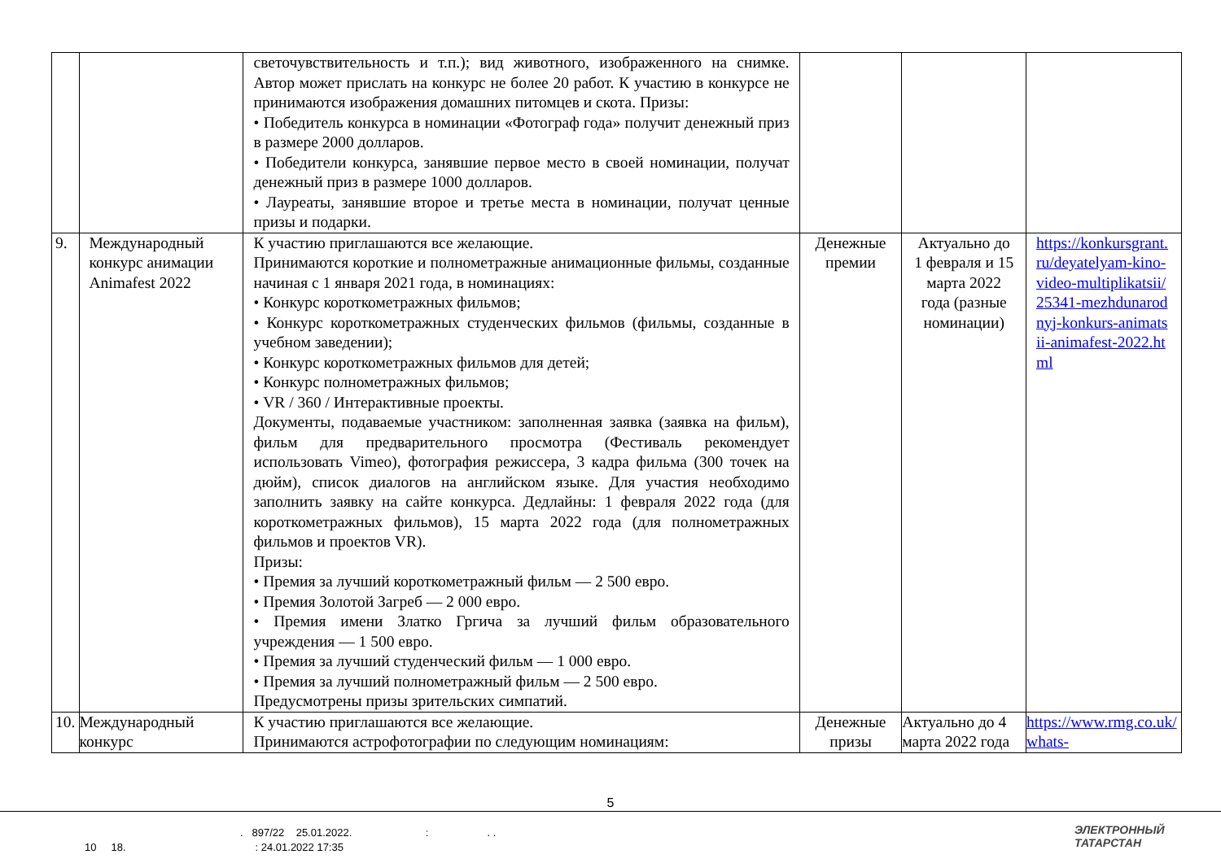| | | светочувствительность и т.п.); вид животного, изображенного на снимке. Автор может прислать на конкурс не более 20 работ. К участию в конкурсе не принимаются изображения домашних питомцев и скота. Призы: • Победитель конкурса в номинации «Фотограф года» получит денежный приз в размере 2000 долларов. • Победители конкурса, занявшие первое место в своей номинации, получат денежный приз в размере 1000 долларов. • Лауреаты, занявшие второе и третье места в номинации, получат ценные призы и подарки. | | | |
| 9. | Международный конкурс анимации Animafest 2022 | К участию приглашаются все желающие. Принимаются короткие и полнометражные анимационные фильмы, созданные начиная с 1 января 2021 года, в номинациях: • Конкурс короткометражных фильмов; • Конкурс короткометражных студенческих фильмов (фильмы, созданные в учебном заведении); • Конкурс короткометражных фильмов для детей; • Конкурс полнометражных фильмов; • VR / 360 / Интерактивные проекты. Документы, подаваемые участником: заполненная заявка (заявка на фильм), фильм для предварительного просмотра (Фестиваль рекомендует использовать Vimeo), фотография режиссера, 3 кадра фильма (300 точек на дюйм), список диалогов на английском языке. Для участия необходимо заполнить заявку на сайте конкурса. Дедлайны: 1 февраля 2022 года (для короткометражных фильмов), 15 марта 2022 года (для полнометражных фильмов и проектов VR). Призы: • Премия за лучший короткометражный фильм — 2 500 евро. • Премия Золотой Загреб — 2 000 евро. • Премия имени Златко Гргича за лучший фильм образовательного учреждения — 1 500 евро. • Премия за лучший студенческий фильм — 1 000 евро. • Премия за лучший полнометражный фильм — 2 500 евро. Предусмотрены призы зрительских симпатий. | Денежные премии | Актуально до 1 февраля и 15 марта 2022 года (разные номинации) | https://konkursgrant.ru/deyatelyam-kino-video-multiplikatsii/25341-mezhdunarodnyj-konkurs-animatsii-animafest-2022.html |
| 10. | Международный конкурс | К участию приглашаются все желающие. Принимаются астрофотографии по следующим номинациям: | Денежные призы | Актуально до 4 марта 2022 года | https://www.rmg.co.uk/whats- |
5
. 897/22 25.01.2022. : . .
10 18. : 24.01.2022 17:35
ЭЛЕКТРОННЫЙ
ТАТАРСТАН